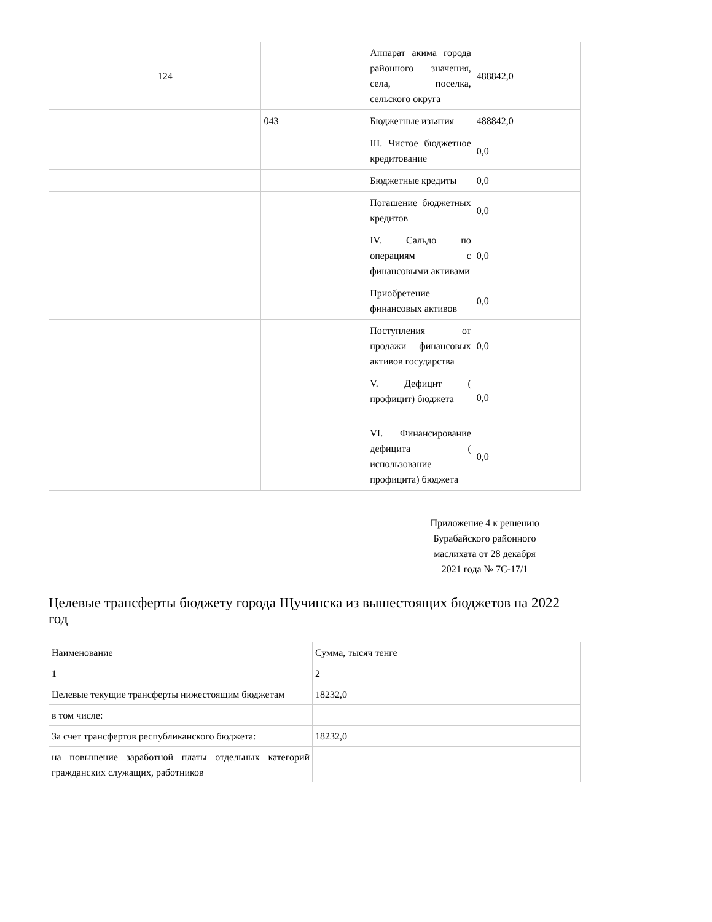| | 124 | | Аппарат акима города районного значения, села, поселка, сельского округа | 488842,0 |
| | | 043 | Бюджетные изъятия | 488842,0 |
| | | | III. Чистое бюджетное кредитование | 0,0 |
| | | | Бюджетные кредиты | 0,0 |
| | | | Погашение бюджетных кредитов | 0,0 |
| | | | IV. Сальдо по операциям с финансовыми активами | 0,0 |
| | | | Приобретение финансовых активов | 0,0 |
| | | | Поступления от продажи финансовых активов государства | 0,0 |
| | | | V. Дефицит ( профицит) бюджета | 0,0 |
| | | | VI. Финансирование дефицита ( использование профицита) бюджета | 0,0 |
Приложение 4 к решению
Бурабайского районного
маслихата от 28 декабря
2021 года № 7С-17/1
Целевые трансферты бюджету города Щучинска из вышестоящих бюджетов на 2022 год
| Наименование | Сумма, тысяч тенге |
| 1 | 2 |
| Целевые текущие трансферты нижестоящим бюджетам | 18232,0 |
| в том числе: | |
| За счет трансфертов республиканского бюджета: | 18232,0 |
| на повышение заработной платы отдельных категорий гражданских служащих, работников | |